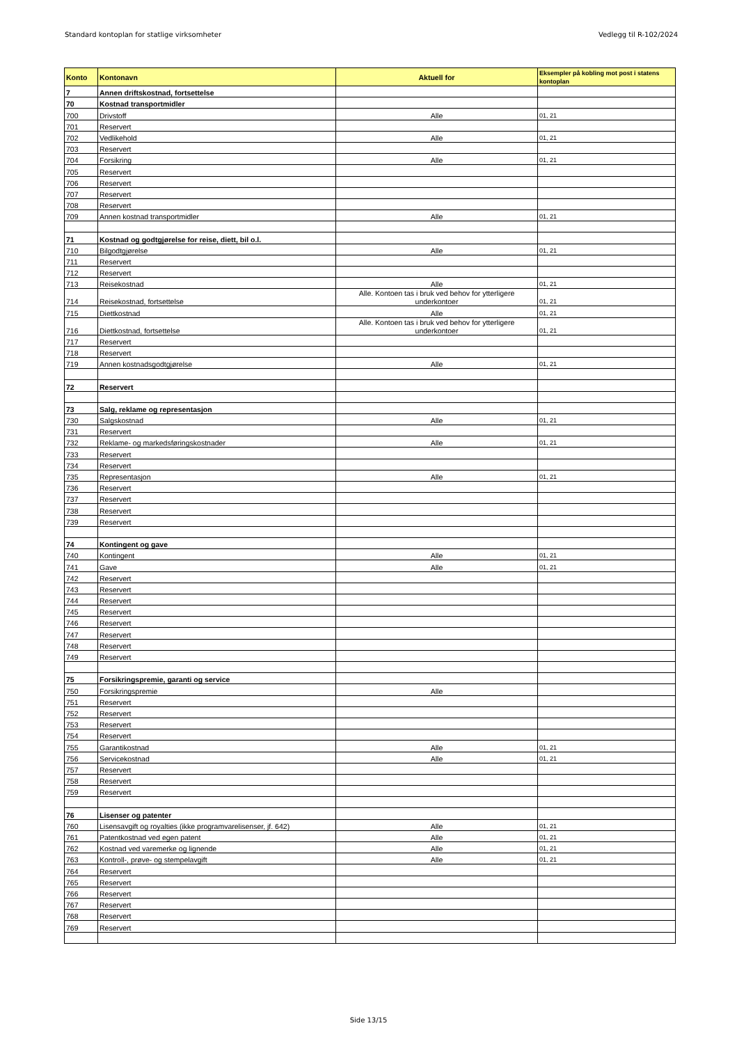Standard kontoplan for statlige virksomheter Vedlegg til R-102/2024
| Konto | Kontonavn | Aktuell for | Eksempler på kobling mot post i statens kontoplan |
| --- | --- | --- | --- |
| 7 | Annen driftskostnad, fortsettelse | | |
| 70 | Kostnad transportmidler | | |
| 700 | Drivstoff | Alle | 01, 21 |
| 701 | Reservert | | |
| 702 | Vedlikehold | Alle | 01, 21 |
| 703 | Reservert | | |
| 704 | Forsikring | Alle | 01, 21 |
| 705 | Reservert | | |
| 706 | Reservert | | |
| 707 | Reservert | | |
| 708 | Reservert | | |
| 709 | Annen kostnad transportmidler | Alle | 01, 21 |
| 71 | Kostnad og godtgjørelse for reise, diett, bil o.l. | | |
| 710 | Bilgodtgjørelse | Alle | 01, 21 |
| 711 | Reservert | | |
| 712 | Reservert | | |
| 713 | Reisekostnad | Alle | 01, 21 |
| 714 | Reisekostnad, fortsettelse | Alle. Kontoen tas i bruk ved behov for ytterligere underkontoer | 01, 21 |
| 715 | Diettkostnad | Alle | 01, 21 |
| 716 | Diettkostnad, fortsettelse | Alle. Kontoen tas i bruk ved behov for ytterligere underkontoer | 01, 21 |
| 717 | Reservert | | |
| 718 | Reservert | | |
| 719 | Annen kostnadsgodtgjørelse | Alle | 01, 21 |
| 72 | Reservert | | |
| 73 | Salg, reklame og representasjon | | |
| 730 | Salgskostnad | Alle | 01, 21 |
| 731 | Reservert | | |
| 732 | Reklame- og markedsføringskostnader | Alle | 01, 21 |
| 733 | Reservert | | |
| 734 | Reservert | | |
| 735 | Representasjon | Alle | 01, 21 |
| 736 | Reservert | | |
| 737 | Reservert | | |
| 738 | Reservert | | |
| 739 | Reservert | | |
| 74 | Kontingent og gave | | |
| 740 | Kontingent | Alle | 01, 21 |
| 741 | Gave | Alle | 01, 21 |
| 742 | Reservert | | |
| 743 | Reservert | | |
| 744 | Reservert | | |
| 745 | Reservert | | |
| 746 | Reservert | | |
| 747 | Reservert | | |
| 748 | Reservert | | |
| 749 | Reservert | | |
| 75 | Forsikringspremie, garanti og service | | |
| 750 | Forsikringspremie | Alle | |
| 751 | Reservert | | |
| 752 | Reservert | | |
| 753 | Reservert | | |
| 754 | Reservert | | |
| 755 | Garantikostnad | Alle | 01, 21 |
| 756 | Servicekostnad | Alle | 01, 21 |
| 757 | Reservert | | |
| 758 | Reservert | | |
| 759 | Reservert | | |
| 76 | Lisenser og patenter | | |
| 760 | Lisensavgift og royalties (ikke programvarelisenser, jf. 642) | Alle | 01, 21 |
| 761 | Patentkostnad ved egen patent | Alle | 01, 21 |
| 762 | Kostnad ved varemerke og lignende | Alle | 01, 21 |
| 763 | Kontroll-, prøve- og stempelavgift | Alle | 01, 21 |
| 764 | Reservert | | |
| 765 | Reservert | | |
| 766 | Reservert | | |
| 767 | Reservert | | |
| 768 | Reservert | | |
| 769 | Reservert | | |
Side 13/15